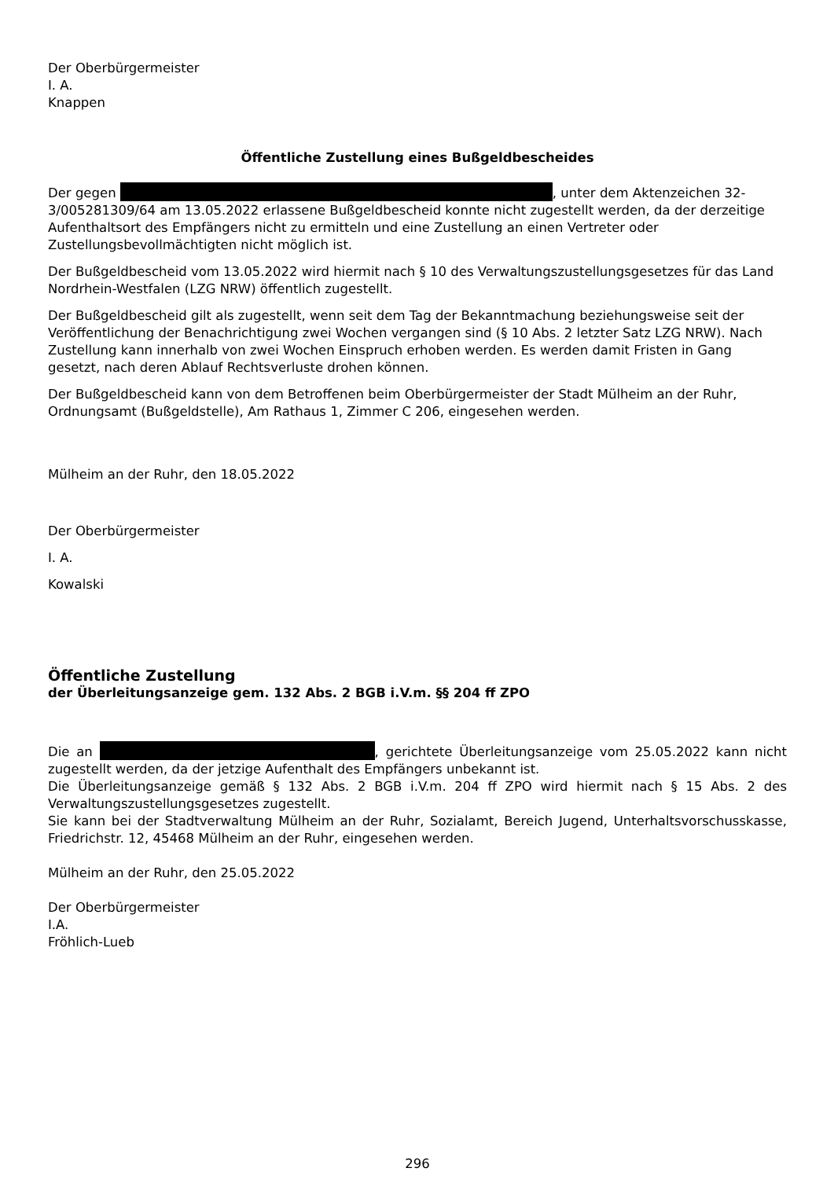Der Oberbürgermeister
I. A.
Knappen
Öffentliche Zustellung eines Bußgeldbescheides
Der gegen , unter dem Aktenzeichen 32-3/005281309/64 am 13.05.2022 erlassene Bußgeldbescheid konnte nicht zugestellt werden, da der derzeitige Aufenthaltsort des Empfängers nicht zu ermitteln und eine Zustellung an einen Vertreter oder Zustellungsbevollmächtigten nicht möglich ist.
Der Bußgeldbescheid vom 13.05.2022 wird hiermit nach § 10 des Verwaltungszustellungsgesetzes für das Land Nordrhein-Westfalen (LZG NRW) öffentlich zugestellt.
Der Bußgeldbescheid gilt als zugestellt, wenn seit dem Tag der Bekanntmachung beziehungsweise seit der Veröffentlichung der Benachrichtigung zwei Wochen vergangen sind (§ 10 Abs. 2 letzter Satz LZG NRW). Nach Zustellung kann innerhalb von zwei Wochen Einspruch erhoben werden. Es werden damit Fristen in Gang gesetzt, nach deren Ablauf Rechtsverluste drohen können.
Der Bußgeldbescheid kann von dem Betroffenen beim Oberbürgermeister der Stadt Mülheim an der Ruhr, Ordnungsamt (Bußgeldstelle), Am Rathaus 1, Zimmer C 206, eingesehen werden.
Mülheim an der Ruhr, den 18.05.2022
Der Oberbürgermeister
I. A.
Kowalski
Öffentliche Zustellung
der Überleitungsanzeige gem. 132 Abs. 2 BGB i.V.m. §§ 204 ff ZPO
Die an , gerichtete Überleitungsanzeige vom 25.05.2022 kann nicht zugestellt werden, da der jetzige Aufenthalt des Empfängers unbekannt ist.
Die Überleitungsanzeige gemäß § 132 Abs. 2 BGB i.V.m. 204 ff ZPO wird hiermit nach § 15 Abs. 2 des Verwaltungszustellungsgesetzes zugestellt.
Sie kann bei der Stadtverwaltung Mülheim an der Ruhr, Sozialamt, Bereich Jugend, Unterhaltsvorschusskasse, Friedrichstr. 12, 45468 Mülheim an der Ruhr, eingesehen werden.
Mülheim an der Ruhr, den 25.05.2022
Der Oberbürgermeister
I.A.
Fröhlich-Lueb
296